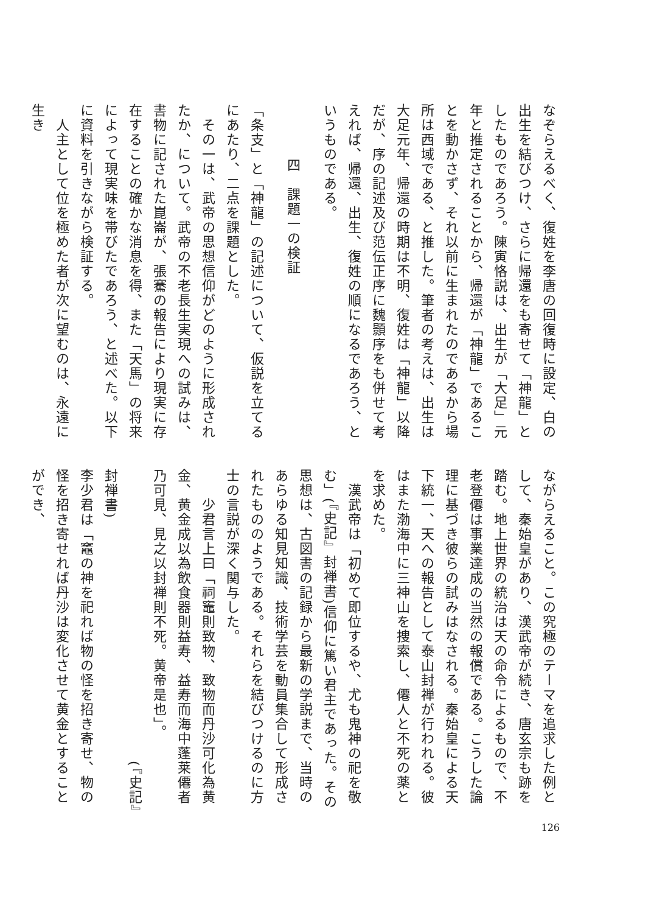なぞらえるべく、復姓を李唐の回復時に設定、白の出生を結びつけ、さらに帰還をも寄せて「神龍」としたものであろう。陳寅恪説は、出生が「大足」元年と推定されることから、帰還が「神龍」であることを動かさず、それ以前に生まれたのであるから場所は西域である、と推した。筆者の考えは、出生は大足元年、帰還の時期は不明、復姓は「神龍」以降だが、序の記述及び范伝正序に魏顥序をも併せて考えれば、帰還、出生、復姓の順になるであろう、というものである。
四　課題一の検証
「条支」と「神龍」の記述について、仮説を立てるにあたり、二点を課題とした。
　その一は、武帝の思想信仰がどのように形成されたか、について。武帝の不老長生実現への試みは、書物に記された崑崙が、張騫の報告により現実に存在することの確かな消息を得、また「天馬」の将来によって現実味を帯びたであろう、と述べた。以下に資料を引きながら検証する。
　人主として位を極めた者が次に望むのは、永遠に生き
ながらえること。この究極のテーマを追求した例として、秦始皇があり、漢武帝が続き、唐玄宗も跡を踏む。地上世界の統治は天の命令によるもので、不老登僊は事業達成の当然の報償である。こうした論理に基づき彼らの試みはなされる。秦始皇による天下統一、天への報告として泰山封禅が行われる。彼はまた渤海中に三神山を捜索し、僊人と不死の薬とを求めた。
　漢武帝は「初めて即位するや、尤も鬼神の祀を敬む」(『史記』封禅書)信仰に篤い君主であった。その思想は、古図書の記録から最新の学説まで、当時のあらゆる知見知識、技術学芸を動員集合して形成されたもののようである。それらを結びつけるのに方士の言説が深く関与した。
　　少君言上曰「祠竈則致物、致物而丹沙可化為黄金、黄金成以為飲食器則益寿、益寿而海中蓬莱僊者乃可見、見之以封禅則不死。黄帝是也」。
　　　　　　　　　　　　　　　　　　　　(『史記』封禅書)
李少君は「竈の神を祀れば物の怪を招き寄せ、物の怪を招き寄せれば丹沙は変化させて黄金とすることができ、
126